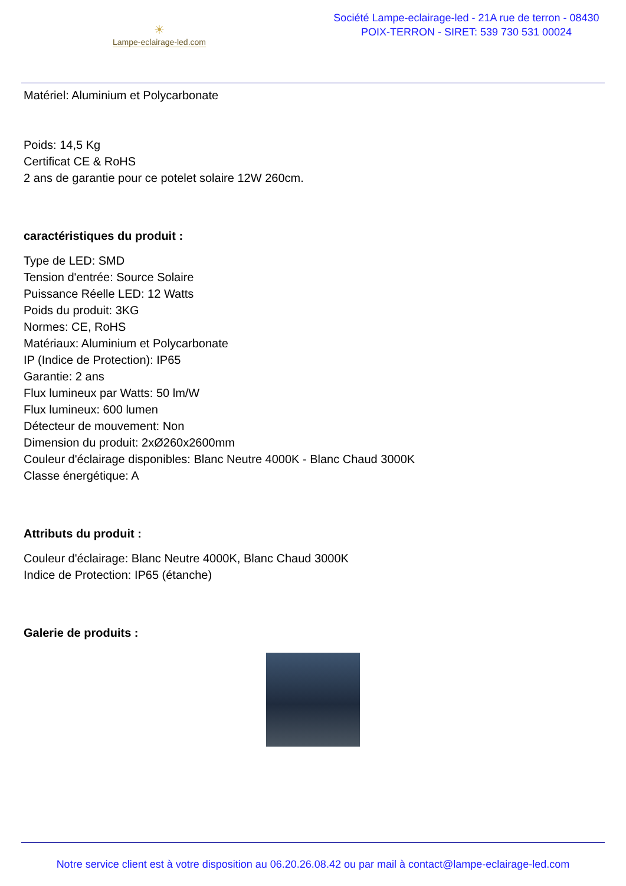☀
Lampe-eclairage-led.com
Société Lampe-eclairage-led - 21A rue de terron - 08430 POIX-TERRON - SIRET: 539 730 531 00024
Matériel: Aluminium et Polycarbonate
Poids: 14,5 Kg
Certificat CE & RoHS
2 ans de garantie pour ce potelet solaire 12W 260cm.
caractéristiques du produit :
Type de LED: SMD
Tension d'entrée: Source Solaire
Puissance Réelle LED: 12 Watts
Poids du produit: 3KG
Normes: CE, RoHS
Matériaux: Aluminium et Polycarbonate
IP (Indice de Protection): IP65
Garantie: 2 ans
Flux lumineux par Watts: 50 lm/W
Flux lumineux: 600 lumen
Détecteur de mouvement: Non
Dimension du produit: 2xØ260x2600mm
Couleur d'éclairage disponibles: Blanc Neutre 4000K - Blanc Chaud 3000K
Classe énergétique: A
Attributs du produit :
Couleur d'éclairage: Blanc Neutre 4000K, Blanc Chaud 3000K
Indice de Protection: IP65 (étanche)
Galerie de produits :
Notre service client est à votre disposition au 06.20.26.08.42 ou par mail à contact@lampe-eclairage-led.com